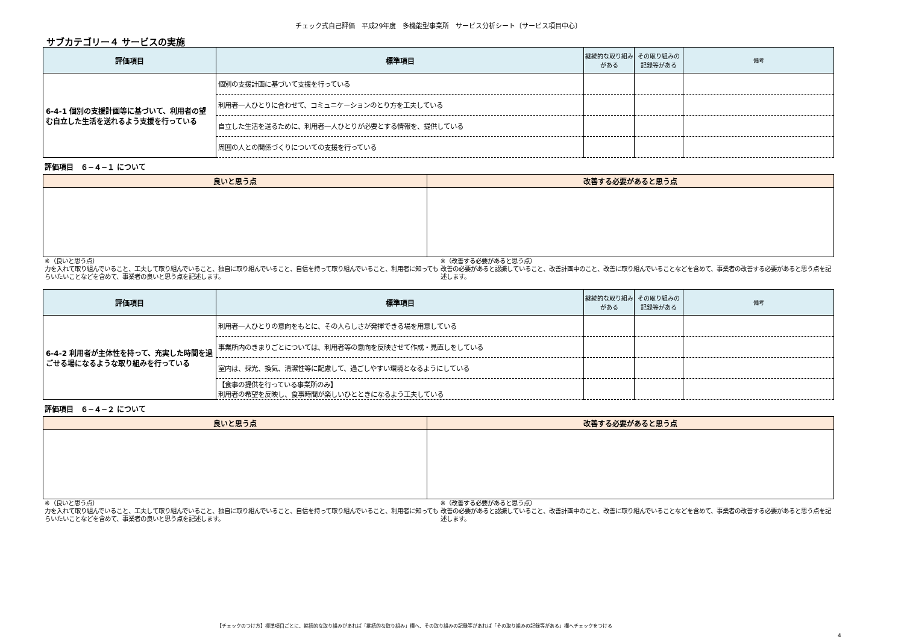チェック式自己評価　平成29年度　多機能型事業所　サービス分析シート〔サービス項目中心〕
サブカテゴリー４ サービスの実施
| 評価項目 | 標準項目 | 継続的な取り組みがある | その取り組みの記録等がある | 備考 |
| --- | --- | --- | --- | --- |
| 6-4-1 個別の支援計画等に基づいて、利用者の望む自立した生活を送れるよう支援を行っている | 個別の支援計画に基づいて支援を行っている | | | |
| | 利用者一人ひとりに合わせて、コミュニケーションのとり方を工夫している | | | |
| | 自立した生活を送るために、利用者一人ひとりが必要とする情報を、提供している | | | |
| | 周囲の人との関係づくりについての支援を行っている | | | |
評価項目　６−４−１ について
| 良いと思う点 | 改善する必要があると思う点 |
| --- | --- |
※（良いと思う点）
力を入れて取り組んでいること、工夫して取り組んでいること、独自に取り組んでいること、自信を持って取り組んでいること、利用者に知ってもらいたいことなどを含めて、事業者の良いと思う点を記述します。
※（改善する必要があると思う点）
改善の必要があると認識していること、改善計画中のこと、改善に取り組んでいることなどを含めて、事業者の改善する必要があると思う点を記述します。
| 評価項目 | 標準項目 | 継続的な取り組みがある | その取り組みの記録等がある | 備考 |
| --- | --- | --- | --- | --- |
| 6-4-2 利用者が主体性を持って、充実した時間を過ごせる場になるような取り組みを行っている | 利用者一人ひとりの意向をもとに、その人らしさが発揮できる場を用意している | | | |
| | 事業所内のきまりごとについては、利用者等の意向を反映させて作成・見直しをしている | | | |
| | 室内は、採光、換気、清潔性等に配慮して、過ごしやすい環境となるようにしている | | | |
| | 【食事の提供を行っている事業所のみ】 利用者の希望を反映し、食事時間が楽しいひとときになるよう工夫している | | | |
評価項目　６−４−２ について
| 良いと思う点 | 改善する必要があると思う点 |
| --- | --- |
※（良いと思う点）
力を入れて取り組んでいること、工夫して取り組んでいること、独自に取り組んでいること、自信を持って取り組んでいること、利用者に知ってもらいたいことなどを含めて、事業者の良いと思う点を記述します。
※（改善する必要があると思う点）
改善の必要があると認識していること、改善計画中のこと、改善に取り組んでいることなどを含めて、事業者の改善する必要があると思う点を記述します。
【チェックのつけ方】標準項目ごとに、継続的な取り組みがあれば「継続的な取り組み」欄へ、その取り組みの記録等があれば「その取り組みの記録等がある」欄へチェックをつける
4